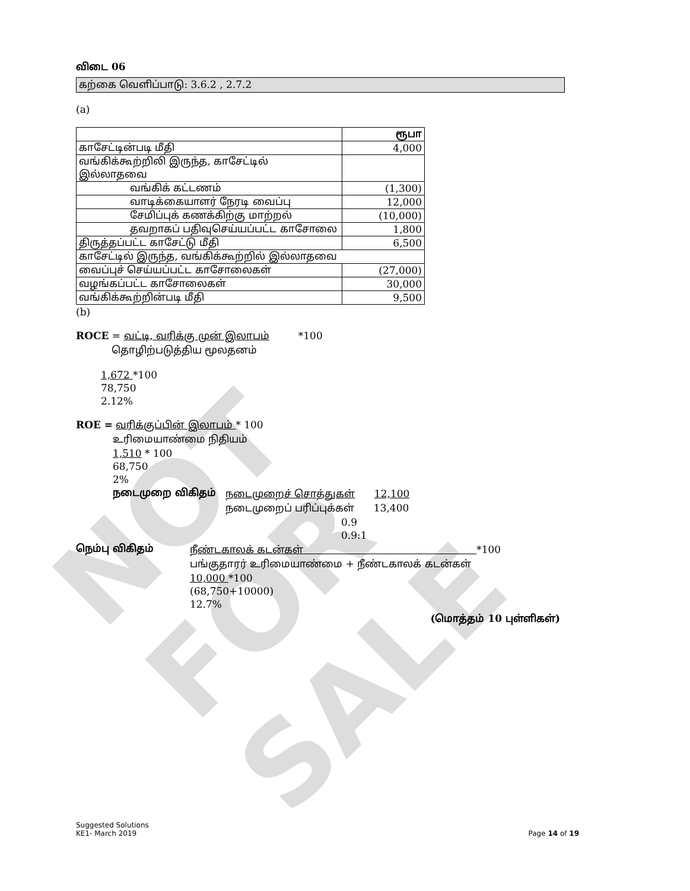NOT FOR SALE
விடை 06
கற்கை வெளிப்பாடு: 3.6.2 , 2.7.2
(a)
| | ரூபா |
| காசேட்டின்படி மீதி | 4,000 |
| வங்கிக்கூற்றிலி இருந்த, காசேட்டில் இல்லாதவை | |
| வங்கிக் கட்டணம் | (1,300) |
| வாடிக்கையாளர் நேரடி வைப்பு | 12,000 |
| சேமிப்புக் கணக்கிற்கு மாற்றல் | (10,000) |
| தவறாகப் பதிவுசெய்யப்பட்ட காசோலை | 1,800 |
| திருத்தப்பட்ட காசேட்டு மீதி | 6,500 |
| காசேட்டில் இருந்த, வங்கிக்கூற்றில் இல்லாதவை | |
| வைப்புச் செய்யப்பட்ட காசோலைகள் | (27,000) |
| வழங்கப்பட்ட காசோலைகள் | 30,000 |
| வங்கிக்கூற்றின்படி மீதி | 9,500 |
(b)
ROCE = வட்டி, வரிக்கு முன் இலாபம் *100
தொழிற்படுத்திய மூலதனம்
1,672 *100
78,750
2.12%
ROE = வரிக்குப்பின் இலாபம் * 100
உரிமையாண்மை நிதியம்
1,510 * 100
68,750
2%
நடைமுறை விகிதம் நடைமுறைச் சொத்துகள் 12,100
நடைமுறைப் பரிப்புக்கள் 13,400
0.9
0.9:1
நெம்பு விகிதம் நீண்டகாலக் கடன்கள் *100
பங்குதாரர் உரிமையாண்மை + நீண்டகாலக் கடன்கள்
10,000 *100
(68,750+10000)
12.7%
(மொத்தம் 10 புள்ளிகள்)
Suggested Solutions
KE1- March 2019
Page 14 of 19